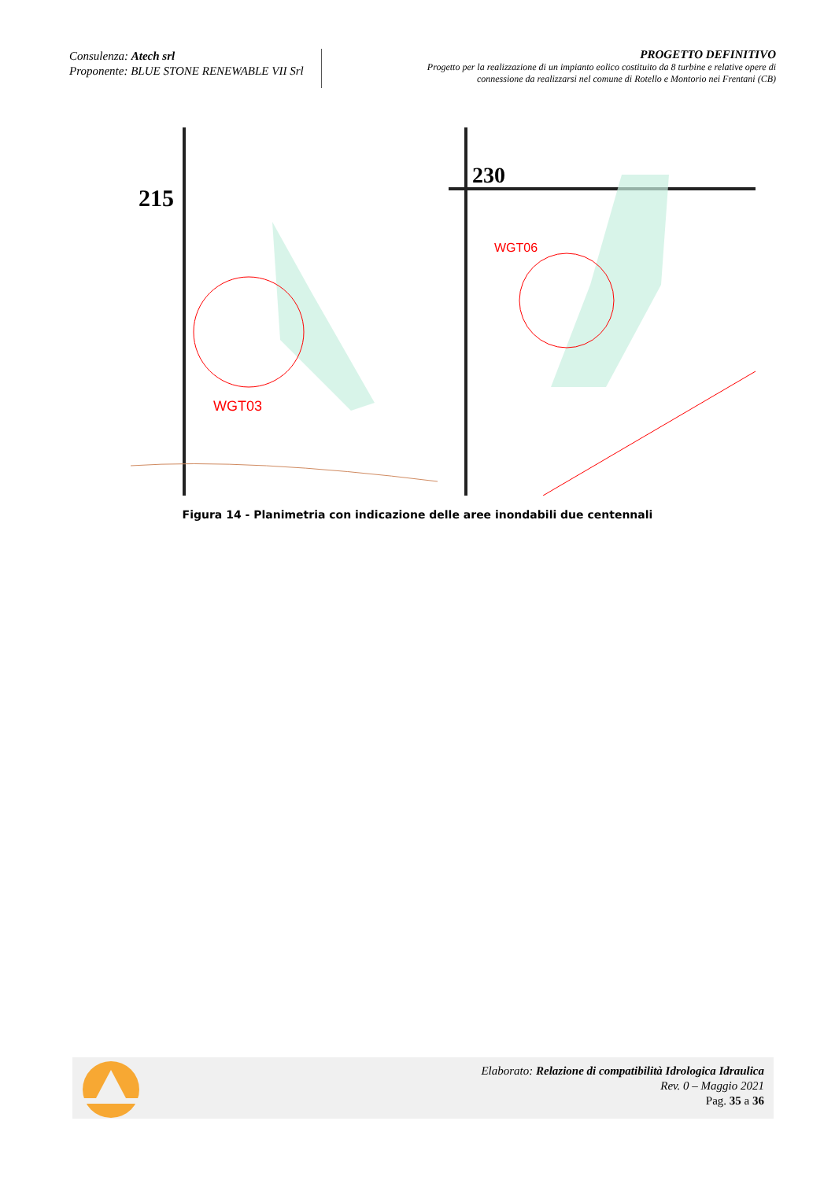Consulenza: Atech srl
Proponente: BLUE STONE RENEWABLE VII Srl
PROGETTO DEFINITIVO
Progetto per la realizzazione di un impianto eolico costituito da 8 turbine e relative opere di
connessione da realizzarsi nel comune di Rotello e Montorio nei Frentani (CB)
215
WGT03
230
WGT06
Figura 14 - Planimetria con indicazione delle aree inondabili due centennali
Elaborato: Relazione di compatibilità Idrologica Idraulica
Rev. 0 – Maggio 2021
Pag. 35 a 36